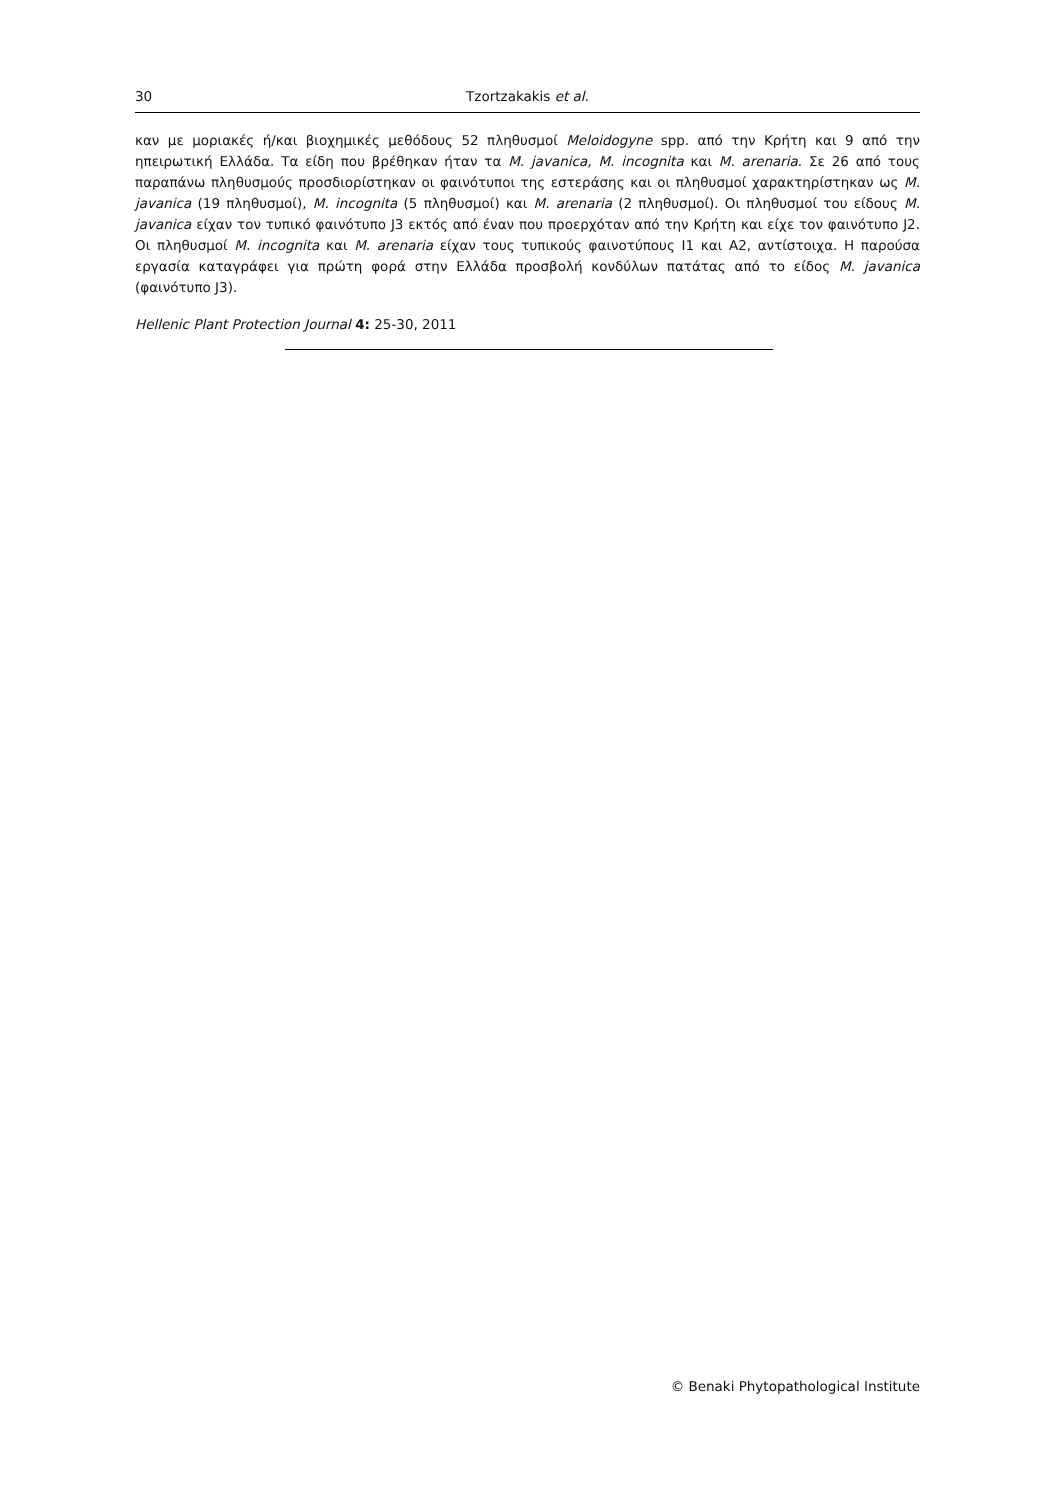30 Tzortzakakis et al.
καν με μοριακές ή/και βιοχημικές μεθόδους 52 πληθυσμοί Meloidogyne spp. από την Κρήτη και 9 από την ηπειρωτική Ελλάδα. Τα είδη που βρέθηκαν ήταν τα M. javanica, M. incognita και M. arenaria. Σε 26 από τους παραπάνω πληθυσμούς προσδιορίστηκαν οι φαινότυποι της εστεράσης και οι πληθυσμοί χαρακτηρίστηκαν ως M. javanica (19 πληθυσμοί), M. incognita (5 πληθυσμοί) και M. arenaria (2 πληθυσμοί). Οι πληθυσμοί του είδους M. javanica είχαν τον τυπικό φαινότυπο J3 εκτός από έναν που προερχόταν από την Κρήτη και είχε τον φαινότυπο J2. Οι πληθυσμοί M. incognita και M. arenaria είχαν τους τυπικούς φαινοτύπους I1 και A2, αντίστοιχα. Η παρούσα εργασία καταγράφει για πρώτη φορά στην Ελλάδα προσβολή κονδύλων πατάτας από το είδος M. javanica (φαινότυπο J3).
Hellenic Plant Protection Journal 4: 25-30, 2011
© Benaki Phytopathological Institute